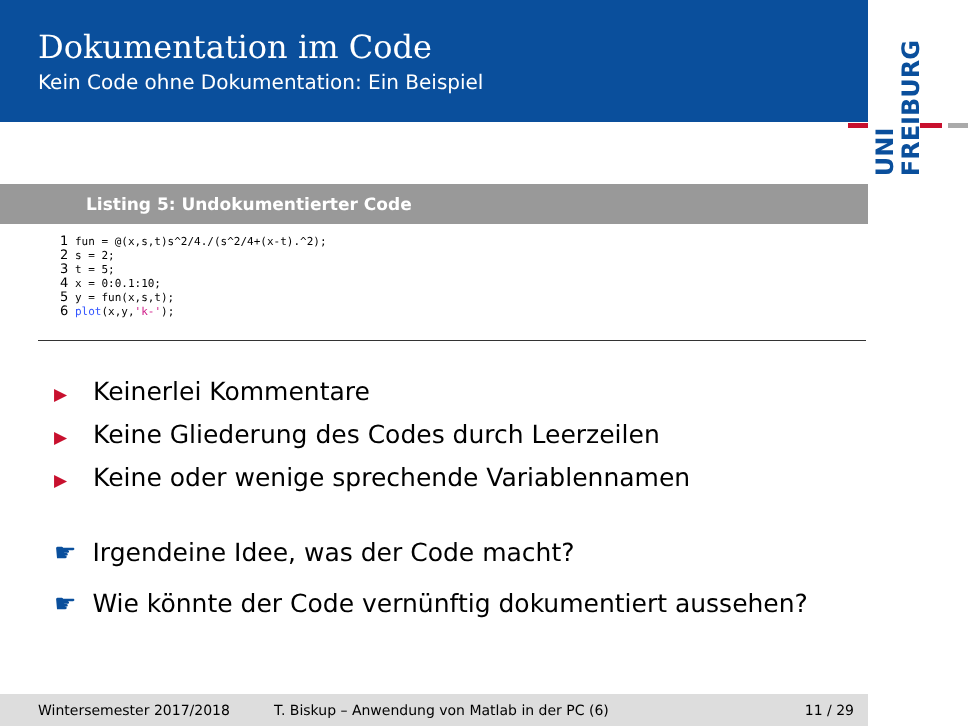Dokumentation im Code
Kein Code ohne Dokumentation: Ein Beispiel
UNI
FREIBURG
Listing 5: Undokumentierter Code
1 fun = @(x,s,t)s^2/4./(s^2/4+(x-t).^2);
2 s = 2;
3 t = 5;
4 x = 0:0.1:10;
5 y = fun(x,s,t);
6 plot(x,y,'k-');
▶ Keinerlei Kommentare
▶ Keine Gliederung des Codes durch Leerzeilen
▶ Keine oder wenige sprechende Variablennamen
☛ Irgendeine Idee, was der Code macht?
☛ Wie könnte der Code vernünftig dokumentiert aussehen?
Wintersemester 2017/2018 T. Biskup – Anwendung von Matlab in der PC (6) 11 / 29